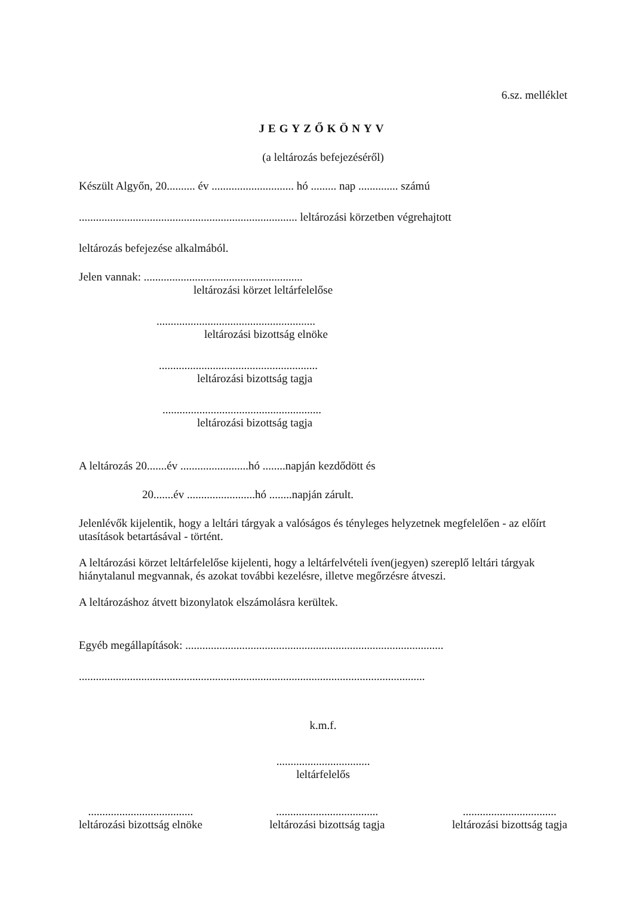6.sz. melléklet
JEGYZŐKÖNYV
(a leltározás befejezéséről)
Készült Algyőn, 20.......... év ............................. hó ......... nap .............. számú
............................................................................. leltározási körzetben végrehajtott
leltározás befejezése alkalmából.
Jelen vannak: ........................................................
leltározási körzet leltárfelelőse
........................................................
leltározási bizottság elnöke
........................................................
leltározási bizottság tagja
........................................................
leltározási bizottság tagja
A leltározás 20.......év ........................hó ........napján kezdődött és
20.......év ........................hó ........napján zárult.
Jelenlévők kijelentik, hogy a leltári tárgyak a valóságos és tényleges helyzetnek megfelelően - az előírt utasítások betartásával - történt.
A leltározási körzet leltárfelelőse kijelenti, hogy a leltárfelvételi íven(jegyen) szereplő leltári tárgyak hiánytalanul megvannak, és azokat további kezelésre, illetve megőrzésre átveszi.
A leltározáshoz átvett bizonylatok elszámolásra kerültek.
Egyéb megállapítások: ...........................................................................................
..........................................................................................................................
k.m.f.
.................................
leltárfelelős
.....................................
leltározási bizottság elnöke
....................................
leltározási bizottság tagja
.................................
leltározási bizottság tagja